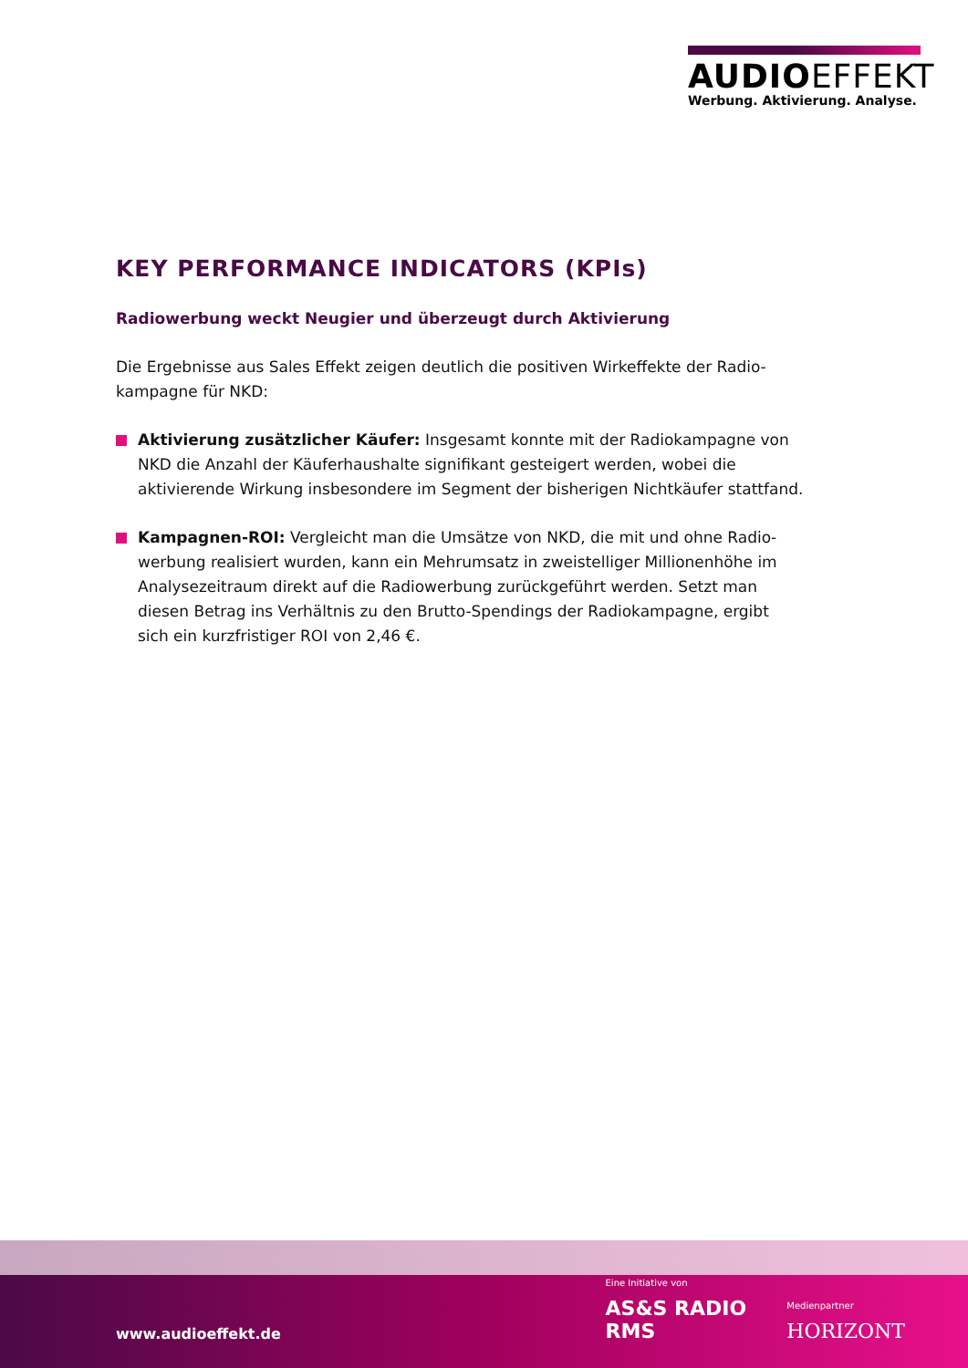AUDIOEFFEKT
Werbung. Aktivierung. Analyse.
KEY PERFORMANCE INDICATORS (KPIs)
Radiowerbung weckt Neugier und überzeugt durch Aktivierung
Die Ergebnisse aus Sales Effekt zeigen deutlich die positiven Wirkeffekte der Radio­kampagne für NKD:
Aktivierung zusätzlicher Käufer: Insgesamt konnte mit der Radiokampagne von NKD die Anzahl der Käuferhaushalte signifikant gesteigert werden, wobei die aktivierende Wirkung insbesondere im Segment der bisherigen Nichtkäufer stattfand.
Kampagnen-ROI: Vergleicht man die Umsätze von NKD, die mit und ohne Radio­werbung realisiert wurden, kann ein Mehrumsatz in zweistelliger Millionenhöhe im Analysezeitraum direkt auf die Radiowerbung zurückgeführt werden. Setzt man diesen Betrag ins Verhältnis zu den Brutto-Spendings der Radiokampagne, ergibt sich ein kurzfristiger ROI von 2,46 €.
www.audioeffekt.de
Eine Initiative von
AS&S RADIO RMS
Medienpartner
HORIZONT